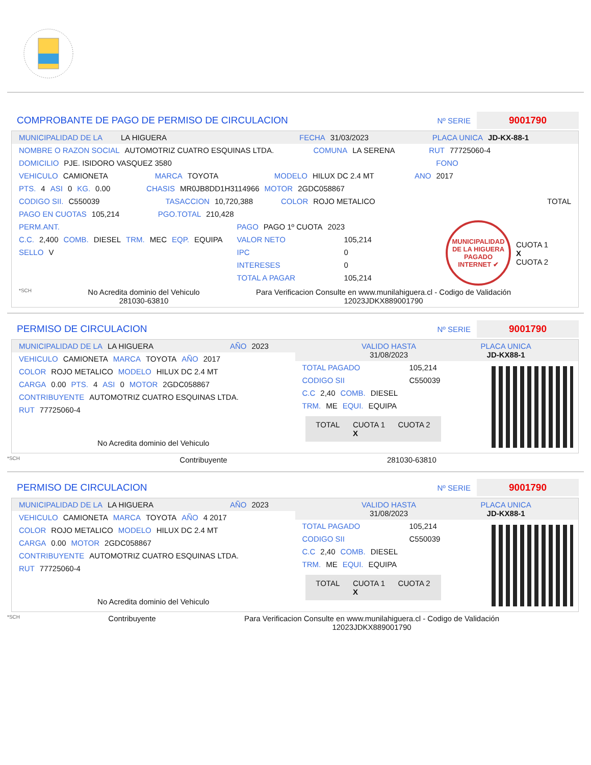COMPROBANTE DE PAGO DE PERMISO DE CIRCULACION
Nº SERIE 9001790
MUNICIPALIDAD DE LA LA HIGUERA FECHA 31/03/2023 PLACA UNICA JD-KX-88-1
NOMBRE O RAZON SOCIAL AUTOMOTRIZ CUATRO ESQUINAS LTDA. COMUNA LA SERENA RUT 77725060-4
DOMICILIO PJE. ISIDORO VASQUEZ 3580 FONO
VEHICULO CAMIONETA MARCA TOYOTA MODELO HILUX DC 2.4 MT ANO 2017
PTS. 4 ASI 0 KG. 0.00 CHASIS MR0JB8DD1H3114966 MOTOR 2GDC058867
CODIGO SII. C550039 TASACCION 10,720,388 COLOR ROJO METALICO TOTAL
PAGO EN CUOTAS 105,214 PGO.TOTAL 210,428
PERM.ANT.
C.C. 2,400 COMB. DIESEL TRM. MEC EQP. EQUIPA
SELLO V
PAGO PAGO 1º CUOTA 2023
VALOR NETO 105,214
IPC 0
INTERESES 0
TOTAL A PAGAR 105,214
MUNICIPALIDAD DE LA HIGUERA PAGADO INTERNET ✔
CUOTA 1
X
CUOTA 2
*SCH No Acredita dominio del Vehiculo
281030-63810 Para Verificacion Consulte en www.munilahiguera.cl - Codigo de Validación
12023JDKX889001790
PERMISO DE CIRCULACION
Nº SERIE 9001790
MUNICIPALIDAD DE LA LA HIGUERA AÑO 2023
VEHICULO CAMIONETA MARCA TOYOTA AÑO 2017
COLOR ROJO METALICO MODELO HILUX DC 2.4 MT
CARGA 0.00 PTS. 4 ASI 0 MOTOR 2GDC058867
CONTRIBUYENTE AUTOMOTRIZ CUATRO ESQUINAS LTDA.
RUT 77725060-4
No Acredita dominio del Vehiculo
VALIDO HASTA
31/08/2023 PLACA UNICA
JD-KX88-1
TOTAL PAGADO 105,214
CODIGO SII C550039
C.C 2,40 COMB. DIESEL
TRM. ME EQUI. EQUIPA
TOTAL CUOTA 1
X CUOTA 2
*SCH Contribuyente 281030-63810
PERMISO DE CIRCULACION
Nº SERIE 9001790
MUNICIPALIDAD DE LA LA HIGUERA AÑO 2023
VEHICULO CAMIONETA MARCA TOYOTA AÑO 4 2017
COLOR ROJO METALICO MODELO HILUX DC 2.4 MT
CARGA 0.00 MOTOR 2GDC058867
CONTRIBUYENTE AUTOMOTRIZ CUATRO ESQUINAS LTDA.
RUT 77725060-4
No Acredita dominio del Vehiculo
VALIDO HASTA
31/08/2023 PLACA UNICA
JD-KX88-1
TOTAL PAGADO 105,214
CODIGO SII C550039
C.C 2,40 COMB. DIESEL
TRM. ME EQUI. EQUIPA
TOTAL CUOTA 1
X CUOTA 2
*SCH Contribuyente Para Verificacion Consulte en www.munilahiguera.cl - Codigo de Validación
12023JDKX889001790